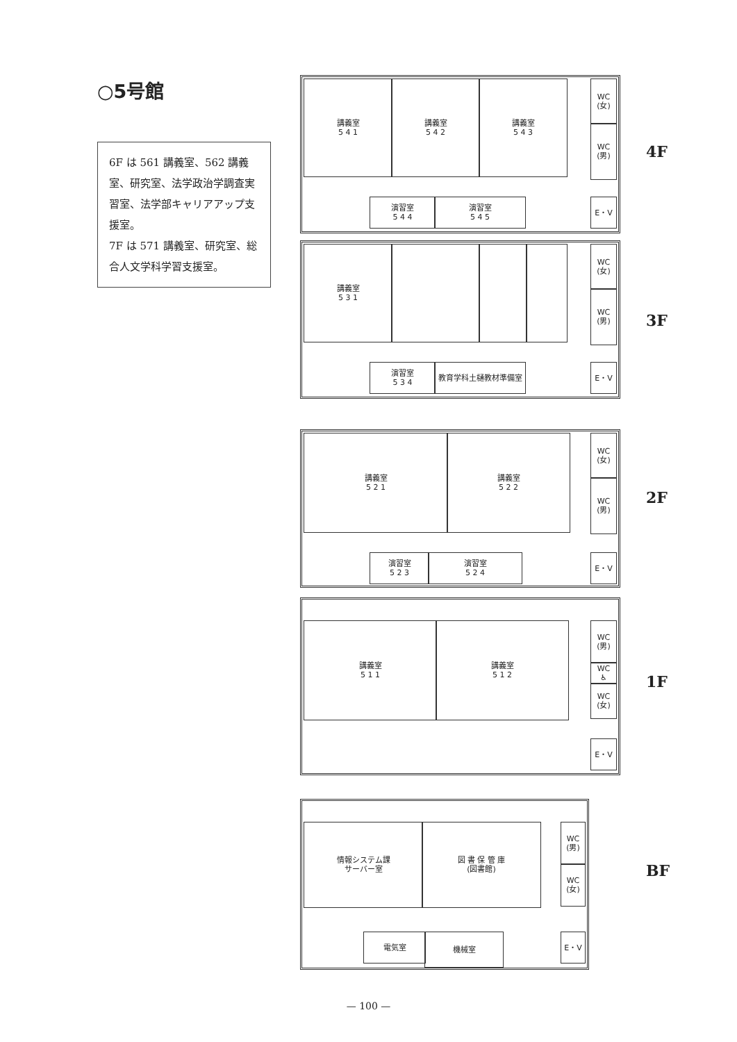○5号館
6F は 561 講義室、562 講義室、研究室、法学政治学調査実習室、法学部キャリアアップ支援室。
7F は 571 講義室、研究室、総合人文学科学習支援室。
講義室
5 4 1
講義室
5 4 2
講義室
5 4 3
WC
(女)
WC
(男)
演習室
5 4 4
演習室
5 4 5
E・V
4F
講義室
5 3 1
WC
(女)
WC
(男)
演習室
5 3 4
教育学科土樋教材準備室 E・V
3F
講義室
5 2 1
講義室
5 2 2
WC
(女)
WC
(男)
演習室
5 2 3
演習室
5 2 4
E・V
2F
講義室
5 1 1
講義室
5 1 2
WC
(男)
WC
♿
WC
(女)
E・V
1F
情報システム課
サーバー室
図 書 保 管 庫
(図書館)
WC
(男)
WC
(女)
電気室 機械室 E・V
BF
— 100 —